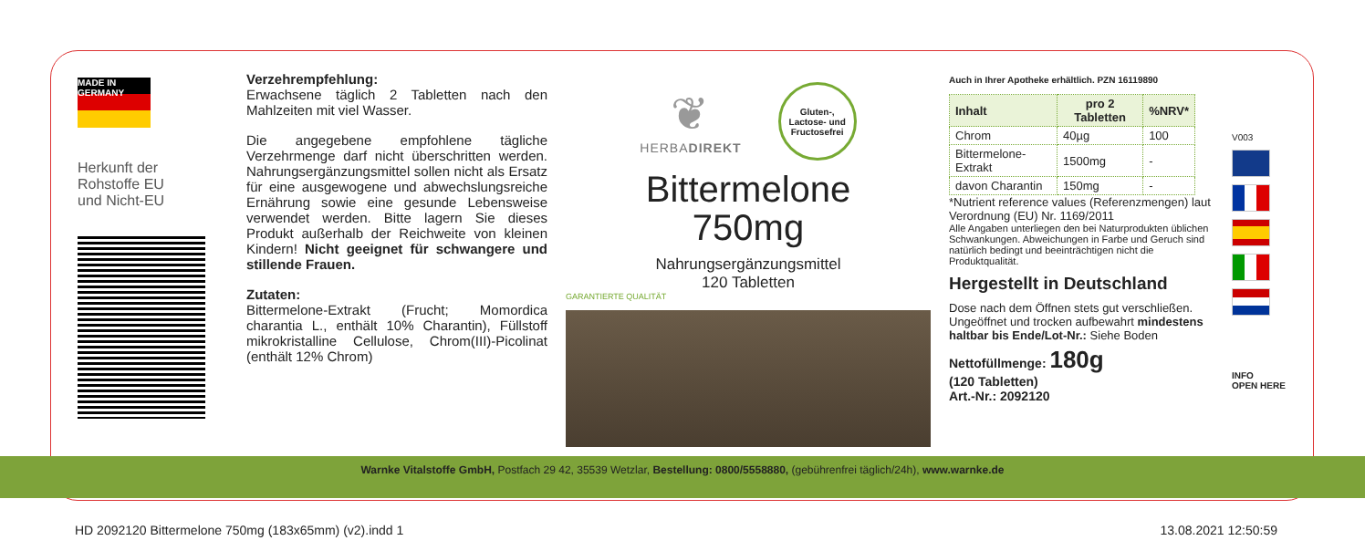MADE IN GERMANY
Herkunft der
Rohstoffe EU
und Nicht-EU
4 260009 870004
Verzehrempfehlung:
Erwachsene täglich 2 Tabletten nach den Mahlzeiten mit viel Wasser.
Die angegebene empfohlene tägliche Verzehrmenge darf nicht überschritten werden. Nahrungsergänzungsmittel sollen nicht als Ersatz für eine ausgewogene und abwechslungsreiche Ernährung sowie eine gesunde Lebensweise verwendet werden. Bitte lagern Sie dieses Produkt außerhalb der Reichweite von kleinen Kindern! Nicht geeignet für schwangere und stillende Frauen.
Zutaten:
Bittermelone-Extrakt (Frucht; Momordica charantia L., enthält 10% Charantin), Füllstoff mikrokristalline Cellulose, Chrom(III)-Picolinat (enthält 12% Chrom)
❦
HERBADIREKT
Gluten-,
Lactose- und
Fructosefrei
Bittermelone
750mg
Nahrungsergänzungsmittel
120 Tabletten
GARANTIERTE QUALITÄT
Auch in Ihrer Apotheke erhältlich. PZN 16119890
| Inhalt | pro 2 Tabletten | %NRV* |
| --- | --- | --- |
| Chrom | 40µg | 100 |
| Bittermelone-Extrakt | 1500mg | - |
| davon Charantin | 150mg | - |
*Nutrient reference values (Referenzmengen) laut Verordnung (EU) Nr. 1169/2011
Alle Angaben unterliegen den bei Naturprodukten üblichen Schwankungen. Abweichungen in Farbe und Geruch sind natürlich bedingt und beeinträchtigen nicht die Produktqualität.
Hergestellt in Deutschland
Dose nach dem Öffnen stets gut verschließen. Ungeöffnet und trocken aufbewahrt mindestens haltbar bis Ende/Lot-Nr.: Siehe Boden
Nettofüllmenge: 180g
(120 Tabletten)
Art.-Nr.: 2092120
V003
INFO
OPEN HERE
Warnke Vitalstoffe GmbH, Postfach 29 42, 35539 Wetzlar, Bestellung: 0800/5558880, (gebührenfrei täglich/24h), www.warnke.de
HD 2092120 Bittermelone 750mg (183x65mm) (v2).indd 1 13.08.2021 12:50:59